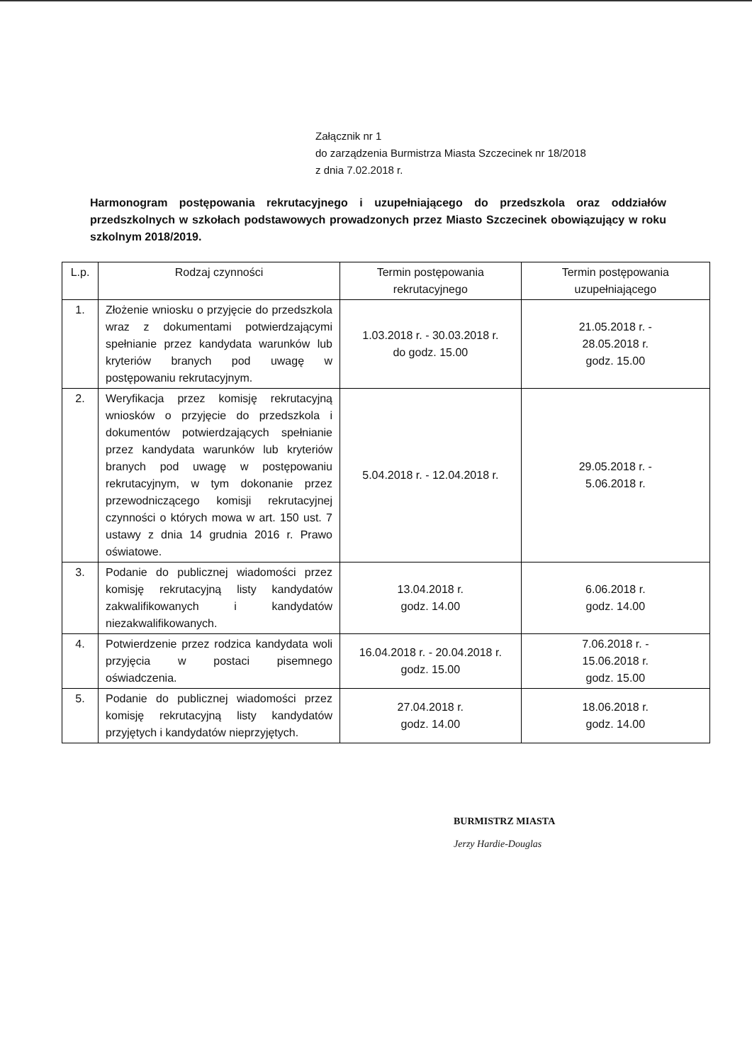Załącznik nr 1
do zarządzenia Burmistrza Miasta Szczecinek nr 18/2018
z dnia 7.02.2018 r.
Harmonogram postępowania rekrutacyjnego i uzupełniającego do przedszkola oraz oddziałów przedszkolnych w szkołach podstawowych prowadzonych przez Miasto Szczecinek obowiązujący w roku szkolnym 2018/2019.
| L.p. | Rodzaj czynności | Termin postępowania rekrutacyjnego | Termin postępowania uzupełniającego |
| --- | --- | --- | --- |
| 1. | Złożenie wniosku o przyjęcie do przedszkola wraz z dokumentami potwierdzającymi spełnianie przez kandydata warunków lub kryteriów branych pod uwagę w postępowaniu rekrutacyjnym. | 1.03.2018 r. - 30.03.2018 r. do godz. 15.00 | 21.05.2018 r. - 28.05.2018 r. godz. 15.00 |
| 2. | Weryfikacja przez komisję rekrutacyjną wniosków o przyjęcie do przedszkola i dokumentów potwierdzających spełnianie przez kandydata warunków lub kryteriów branych pod uwagę w postępowaniu rekrutacyjnym, w tym dokonanie przez przewodniczącego komisji rekrutacyjnej czynności o których mowa w art. 150 ust. 7 ustawy z dnia 14 grudnia 2016 r. Prawo oświatowe. | 5.04.2018 r. - 12.04.2018 r. | 29.05.2018 r. - 5.06.2018 r. |
| 3. | Podanie do publicznej wiadomości przez komisję rekrutacyjną listy kandydatów zakwalifikowanych i kandydatów niezakwalifikowanych. | 13.04.2018 r. godz. 14.00 | 6.06.2018 r. godz. 14.00 |
| 4. | Potwierdzenie przez rodzica kandydata woli przyjęcia w postaci pisemnego oświadczenia. | 16.04.2018 r. - 20.04.2018 r. godz. 15.00 | 7.06.2018 r. - 15.06.2018 r. godz. 15.00 |
| 5. | Podanie do publicznej wiadomości przez komisję rekrutacyjną listy kandydatów przyjętych i kandydatów nieprzyjętych. | 27.04.2018 r. godz. 14.00 | 18.06.2018 r. godz. 14.00 |
BURMISTRZ MIASTA
Jerzy Hardie-Douglas